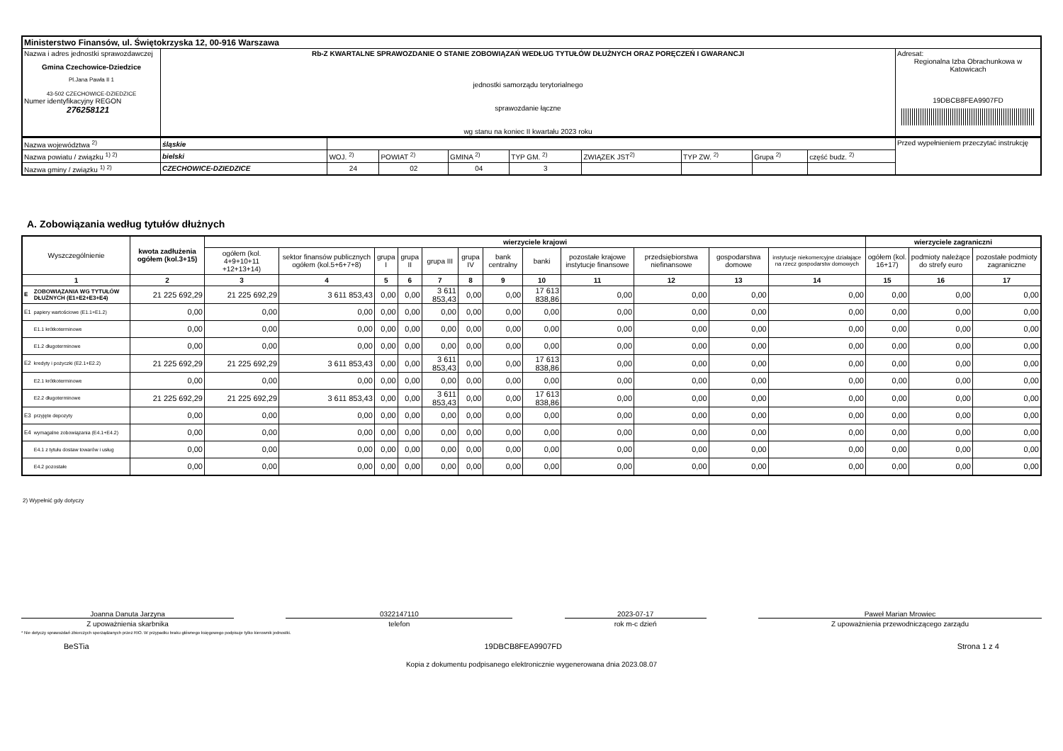| Ministerstwo Finansów, ul. Świętokrzyska 12, 00-916 Warszawa | | |
| Nazwa i adres jednostki sprawozdawczej Gmina Czechowice-Dziedzice Pl.Jana Pawła II 1 43-502 CZECHOWICE-DZIEDZICE Numer identyfikacyjny REGON 276258121 | Rb-Z KWARTALNE SPRAWOZDANIE O STANIE ZOBOWIĄZAŃ WEDŁUG TYTUŁÓW DŁUŻNYCH ORAZ PORĘCZEŃ I GWARANCJI jednostki samorządu terytorialnego sprawozdanie łączne wg stanu na koniec II kwartału 2023 roku | Adresat: Regionalna Izba Obrachunkowa w Katowicach 19DBCB8FEA9907FD |
| Nazwa województwa <sup>2)</sup> | śląskie | | | | | | | | | Przed wypełnieniem przeczytać instrukcję |
| Nazwa powiatu / związku <sup>1) 2)</sup> | bielski | WOJ. <sup>2)</sup> | POWIAT <sup>2)</sup> | GMINA <sup>2)</sup> | TYP GM. <sup>2)</sup> | ZWIĄZEK JST<sup>2)</sup> | TYP ZW. <sup>2)</sup> | Grupa <sup>2)</sup> | część budz. <sup>2)</sup> | |
| Nazwa gminy / związku <sup>1) 2)</sup> | CZECHOWICE-DZIEDZICE | 24 | 02 | 04 | 3 | | | | | |
A. Zobowiązania według tytułów dłużnych
| Wyszczególnienie | | kwota zadłużenia ogółem (kol.3+15) | wierzyciele krajowi | | | | | | | | | | | | wierzyciele zagraniczni | | |
| --- | --- | --- | --- | --- | --- | --- | --- | --- | --- | --- | --- | --- | --- | --- | --- | --- | --- |
| | | | ogółem (kol. 4+9+10+11 +12+13+14) | sektor finansów publicznych ogółem (kol.5+6+7+8) | grupa I | grupa II | grupa III | grupa IV | bank centralny | banki | pozostałe krajowe instytucje finansowe | przedsiębiorstwa niefinansowe | gospodarstwa domowe | instytucje niekomercyjne działające na rzecz gospodarstw domowych | ogółem (kol. 16+17) | podmioty należące do strefy euro | pozostałe podmioty zagraniczne |
| 1 | | 2 | 3 | 4 | 5 | 6 | 7 | 8 | 9 | 10 | 11 | 12 | 13 | 14 | 15 | 16 | 17 |
| E | ZOBOWIĄZANIA WG TYTUŁÓW DŁUŻNYCH (E1+E2+E3+E4) | 21 225 692,29 | 21 225 692,29 | 3 611 853,43 | 0,00 | 0,00 | 3 611 853,43 | 0,00 | 0,00 | 17 613 838,86 | 0,00 | 0,00 | 0,00 | 0,00 | 0,00 | 0,00 | 0,00 |
| E1 | papiery wartościowe (E1.1+E1.2) | 0,00 | 0,00 | 0,00 | 0,00 | 0,00 | 0,00 | 0,00 | 0,00 | 0,00 | 0,00 | 0,00 | 0,00 | 0,00 | 0,00 | 0,00 | 0,00 |
| | E1.1 krótkoterminowe | 0,00 | 0,00 | 0,00 | 0,00 | 0,00 | 0,00 | 0,00 | 0,00 | 0,00 | 0,00 | 0,00 | 0,00 | 0,00 | 0,00 | 0,00 | 0,00 |
| | E1.2 długoterminowe | 0,00 | 0,00 | 0,00 | 0,00 | 0,00 | 0,00 | 0,00 | 0,00 | 0,00 | 0,00 | 0,00 | 0,00 | 0,00 | 0,00 | 0,00 | 0,00 |
| E2 | kredyty i pożyczki (E2.1+E2.2) | 21 225 692,29 | 21 225 692,29 | 3 611 853,43 | 0,00 | 0,00 | 3 611 853,43 | 0,00 | 0,00 | 17 613 838,86 | 0,00 | 0,00 | 0,00 | 0,00 | 0,00 | 0,00 | 0,00 |
| | E2.1 krótkoterminowe | 0,00 | 0,00 | 0,00 | 0,00 | 0,00 | 0,00 | 0,00 | 0,00 | 0,00 | 0,00 | 0,00 | 0,00 | 0,00 | 0,00 | 0,00 | 0,00 |
| | E2.2 długoterminowe | 21 225 692,29 | 21 225 692,29 | 3 611 853,43 | 0,00 | 0,00 | 3 611 853,43 | 0,00 | 0,00 | 17 613 838,86 | 0,00 | 0,00 | 0,00 | 0,00 | 0,00 | 0,00 | 0,00 |
| E3 | przyjęte depozyty | 0,00 | 0,00 | 0,00 | 0,00 | 0,00 | 0,00 | 0,00 | 0,00 | 0,00 | 0,00 | 0,00 | 0,00 | 0,00 | 0,00 | 0,00 | 0,00 |
| E4 | wymagalne zobowiązania (E4.1+E4.2) | 0,00 | 0,00 | 0,00 | 0,00 | 0,00 | 0,00 | 0,00 | 0,00 | 0,00 | 0,00 | 0,00 | 0,00 | 0,00 | 0,00 | 0,00 | 0,00 |
| | E4.1 z tytułu dostaw towarów i usług | 0,00 | 0,00 | 0,00 | 0,00 | 0,00 | 0,00 | 0,00 | 0,00 | 0,00 | 0,00 | 0,00 | 0,00 | 0,00 | 0,00 | 0,00 | 0,00 |
| | E4.2 pozostałe | 0,00 | 0,00 | 0,00 | 0,00 | 0,00 | 0,00 | 0,00 | 0,00 | 0,00 | 0,00 | 0,00 | 0,00 | 0,00 | 0,00 | 0,00 | 0,00 |
2) Wypełnić gdy dotyczy
Joanna Danuta Jarzyna
Z upoważnienia skarbnika
0322147110
telefon
2023-07-17
rok m-c dzień
Paweł Marian Mrowiec
Z upoważnienia przewodniczącego zarządu
* Nie dotyczy sprawozdań zbiorczych sporządzanych przez RIO. W przypadku braku głównego księgowego podpisuje tylko kierownik jednostki.
BeSTia 19DBCB8FEA9907FD Strona 1 z 4
Kopia z dokumentu podpisanego elektronicznie wygenerowana dnia 2023.08.07